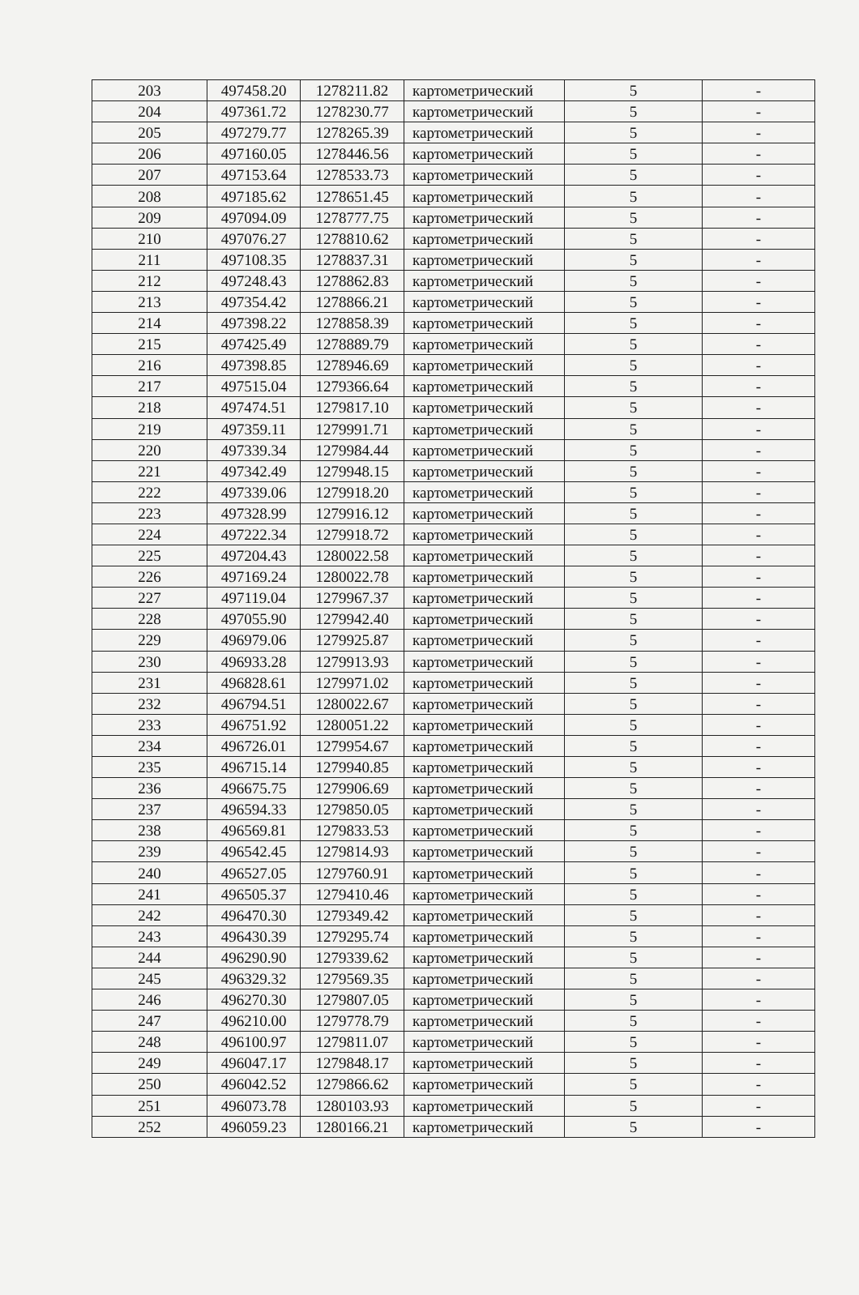| 203 | 497458.20 | 1278211.82 | картометрический | 5 | - |
| 204 | 497361.72 | 1278230.77 | картометрический | 5 | - |
| 205 | 497279.77 | 1278265.39 | картометрический | 5 | - |
| 206 | 497160.05 | 1278446.56 | картометрический | 5 | - |
| 207 | 497153.64 | 1278533.73 | картометрический | 5 | - |
| 208 | 497185.62 | 1278651.45 | картометрический | 5 | - |
| 209 | 497094.09 | 1278777.75 | картометрический | 5 | - |
| 210 | 497076.27 | 1278810.62 | картометрический | 5 | - |
| 211 | 497108.35 | 1278837.31 | картометрический | 5 | - |
| 212 | 497248.43 | 1278862.83 | картометрический | 5 | - |
| 213 | 497354.42 | 1278866.21 | картометрический | 5 | - |
| 214 | 497398.22 | 1278858.39 | картометрический | 5 | - |
| 215 | 497425.49 | 1278889.79 | картометрический | 5 | - |
| 216 | 497398.85 | 1278946.69 | картометрический | 5 | - |
| 217 | 497515.04 | 1279366.64 | картометрический | 5 | - |
| 218 | 497474.51 | 1279817.10 | картометрический | 5 | - |
| 219 | 497359.11 | 1279991.71 | картометрический | 5 | - |
| 220 | 497339.34 | 1279984.44 | картометрический | 5 | - |
| 221 | 497342.49 | 1279948.15 | картометрический | 5 | - |
| 222 | 497339.06 | 1279918.20 | картометрический | 5 | - |
| 223 | 497328.99 | 1279916.12 | картометрический | 5 | - |
| 224 | 497222.34 | 1279918.72 | картометрический | 5 | - |
| 225 | 497204.43 | 1280022.58 | картометрический | 5 | - |
| 226 | 497169.24 | 1280022.78 | картометрический | 5 | - |
| 227 | 497119.04 | 1279967.37 | картометрический | 5 | - |
| 228 | 497055.90 | 1279942.40 | картометрический | 5 | - |
| 229 | 496979.06 | 1279925.87 | картометрический | 5 | - |
| 230 | 496933.28 | 1279913.93 | картометрический | 5 | - |
| 231 | 496828.61 | 1279971.02 | картометрический | 5 | - |
| 232 | 496794.51 | 1280022.67 | картометрический | 5 | - |
| 233 | 496751.92 | 1280051.22 | картометрический | 5 | - |
| 234 | 496726.01 | 1279954.67 | картометрический | 5 | - |
| 235 | 496715.14 | 1279940.85 | картометрический | 5 | - |
| 236 | 496675.75 | 1279906.69 | картометрический | 5 | - |
| 237 | 496594.33 | 1279850.05 | картометрический | 5 | - |
| 238 | 496569.81 | 1279833.53 | картометрический | 5 | - |
| 239 | 496542.45 | 1279814.93 | картометрический | 5 | - |
| 240 | 496527.05 | 1279760.91 | картометрический | 5 | - |
| 241 | 496505.37 | 1279410.46 | картометрический | 5 | - |
| 242 | 496470.30 | 1279349.42 | картометрический | 5 | - |
| 243 | 496430.39 | 1279295.74 | картометрический | 5 | - |
| 244 | 496290.90 | 1279339.62 | картометрический | 5 | - |
| 245 | 496329.32 | 1279569.35 | картометрический | 5 | - |
| 246 | 496270.30 | 1279807.05 | картометрический | 5 | - |
| 247 | 496210.00 | 1279778.79 | картометрический | 5 | - |
| 248 | 496100.97 | 1279811.07 | картометрический | 5 | - |
| 249 | 496047.17 | 1279848.17 | картометрический | 5 | - |
| 250 | 496042.52 | 1279866.62 | картометрический | 5 | - |
| 251 | 496073.78 | 1280103.93 | картометрический | 5 | - |
| 252 | 496059.23 | 1280166.21 | картометрический | 5 | - |